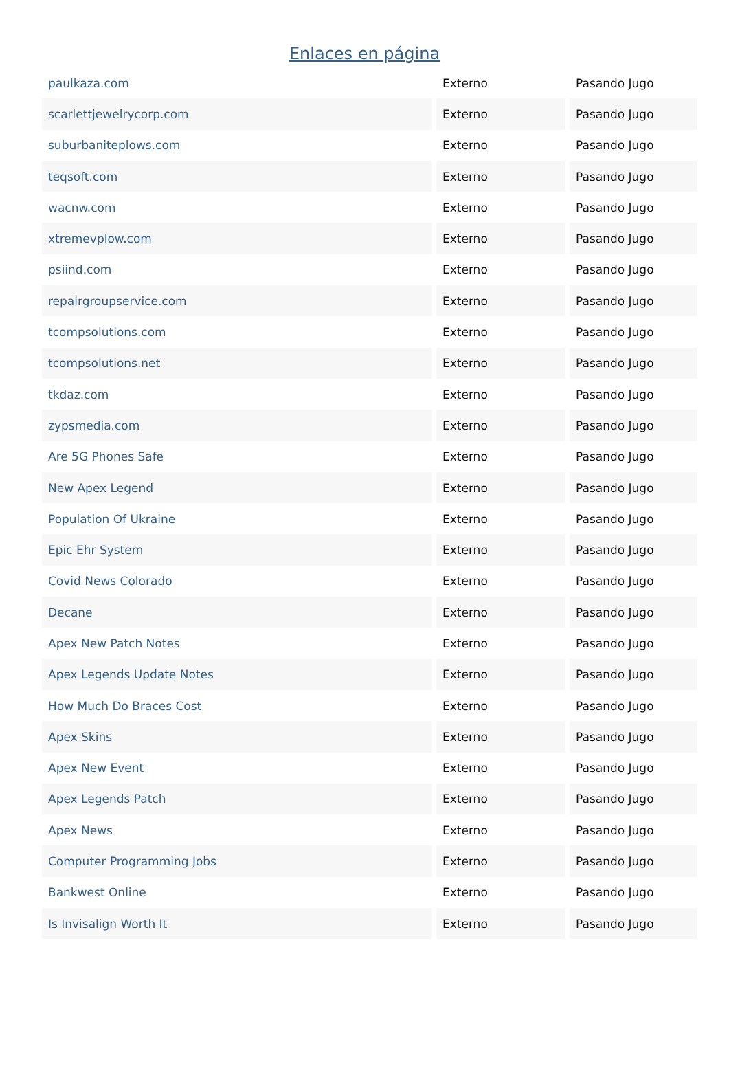Enlaces en página
| paulkaza.com | Externo | Pasando Jugo |
| scarlettjewelrycorp.com | Externo | Pasando Jugo |
| suburbaniteplows.com | Externo | Pasando Jugo |
| teqsoft.com | Externo | Pasando Jugo |
| wacnw.com | Externo | Pasando Jugo |
| xtremevplow.com | Externo | Pasando Jugo |
| psiind.com | Externo | Pasando Jugo |
| repairgroupservice.com | Externo | Pasando Jugo |
| tcompsolutions.com | Externo | Pasando Jugo |
| tcompsolutions.net | Externo | Pasando Jugo |
| tkdaz.com | Externo | Pasando Jugo |
| zypsmedia.com | Externo | Pasando Jugo |
| Are 5G Phones Safe | Externo | Pasando Jugo |
| New Apex Legend | Externo | Pasando Jugo |
| Population Of Ukraine | Externo | Pasando Jugo |
| Epic Ehr System | Externo | Pasando Jugo |
| Covid News Colorado | Externo | Pasando Jugo |
| Decane | Externo | Pasando Jugo |
| Apex New Patch Notes | Externo | Pasando Jugo |
| Apex Legends Update Notes | Externo | Pasando Jugo |
| How Much Do Braces Cost | Externo | Pasando Jugo |
| Apex Skins | Externo | Pasando Jugo |
| Apex New Event | Externo | Pasando Jugo |
| Apex Legends Patch | Externo | Pasando Jugo |
| Apex News | Externo | Pasando Jugo |
| Computer Programming Jobs | Externo | Pasando Jugo |
| Bankwest Online | Externo | Pasando Jugo |
| Is Invisalign Worth It | Externo | Pasando Jugo |